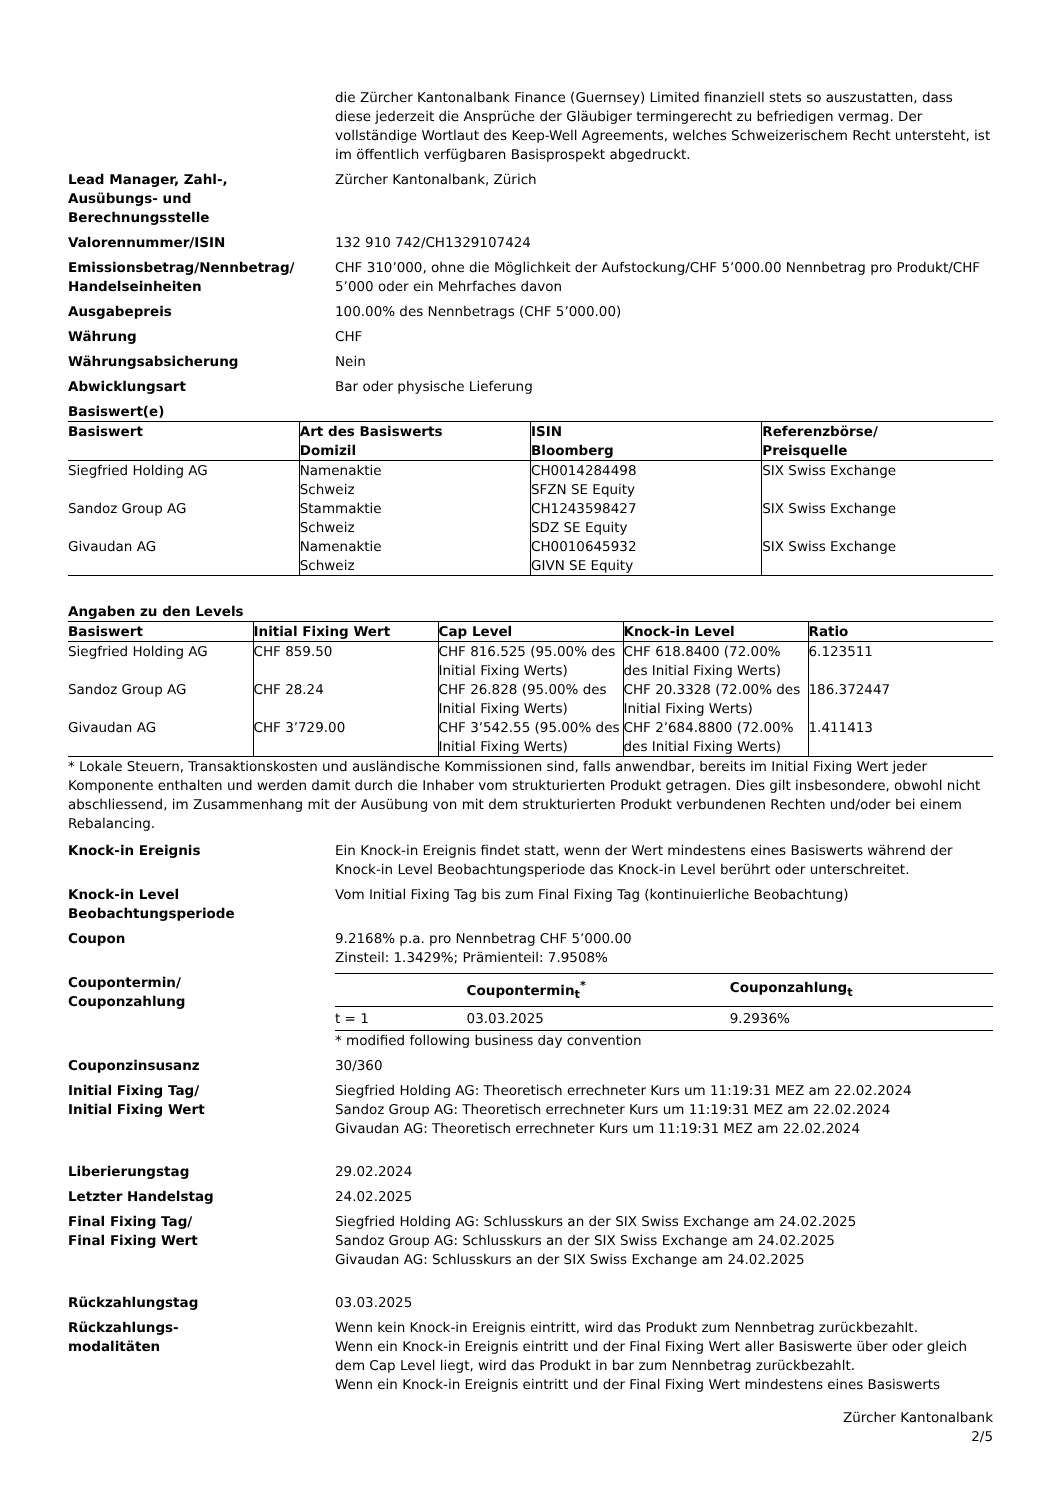die Zürcher Kantonalbank Finance (Guernsey) Limited finanziell stets so auszustatten, dass diese jederzeit die Ansprüche der Gläubiger termingerecht zu befriedigen vermag. Der vollständige Wortlaut des Keep-Well Agreements, welches Schweizerischem Recht untersteht, ist im öffentlich verfügbaren Basisprospekt abgedruckt.
Lead Manager, Zahl-,
Ausübungs- und
Berechnungsstelle
Zürcher Kantonalbank, Zürich
Valorennummer/ISIN 132 910 742/CH1329107424
Emissionsbetrag/Nennbetrag/
Handelseinheiten
CHF 310’000, ohne die Möglichkeit der Aufstockung/CHF 5’000.00 Nennbetrag pro Produkt/CHF 5’000 oder ein Mehrfaches davon
Ausgabepreis 100.00% des Nennbetrags (CHF 5’000.00)
Währung CHF
Währungsabsicherung Nein
Abwicklungsart Bar oder physische Lieferung
Basiswert(e)
| Basiswert | Art des Basiswerts Domizil | ISIN Bloomberg | Referenzbörse/ Preisquelle |
| --- | --- | --- | --- |
| Siegfried Holding AG | Namenaktie Schweiz | CH0014284498 SFZN SE Equity | SIX Swiss Exchange |
| Sandoz Group AG | Stammaktie Schweiz | CH1243598427 SDZ SE Equity | SIX Swiss Exchange |
| Givaudan AG | Namenaktie Schweiz | CH0010645932 GIVN SE Equity | SIX Swiss Exchange |
Angaben zu den Levels
| Basiswert | Initial Fixing Wert | Cap Level | Knock-in Level | Ratio |
| --- | --- | --- | --- | --- |
| Siegfried Holding AG | CHF 859.50 | CHF 816.525 (95.00% des Initial Fixing Werts) | CHF 618.8400 (72.00% des Initial Fixing Werts) | 6.123511 |
| Sandoz Group AG | CHF 28.24 | CHF 26.828 (95.00% des Initial Fixing Werts) | CHF 20.3328 (72.00% des Initial Fixing Werts) | 186.372447 |
| Givaudan AG | CHF 3’729.00 | CHF 3’542.55 (95.00% des Initial Fixing Werts) | CHF 2’684.8800 (72.00% des Initial Fixing Werts) | 1.411413 |
* Lokale Steuern, Transaktionskosten und ausländische Kommissionen sind, falls anwendbar, bereits im Initial Fixing Wert jeder Komponente enthalten und werden damit durch die Inhaber vom strukturierten Produkt getragen. Dies gilt insbesondere, obwohl nicht abschliessend, im Zusammenhang mit der Ausübung von mit dem strukturierten Produkt verbundenen Rechten und/oder bei einem Rebalancing.
Knock-in Ereignis Ein Knock-in Ereignis findet statt, wenn der Wert mindestens eines Basiswerts während der Knock-in Level Beobachtungsperiode das Knock-in Level berührt oder unterschreitet.
Knock-in Level
Beobachtungsperiode
Vom Initial Fixing Tag bis zum Final Fixing Tag (kontinuierliche Beobachtung)
Coupon 9.2168% p.a. pro Nennbetrag CHF 5’000.00
Zinsteil: 1.3429%; Prämienteil: 7.9508%
Coupontermin/
Couponzahlung
| | Coupontermin<sub>t</sub><sup>*</sup> | Couponzahlung<sub>t</sub> |
| --- | --- | --- |
| t = 1 | 03.03.2025 | 9.2936% |
* modified following business day convention
Couponzinsusanz 30/360
Initial Fixing Tag/
Initial Fixing Wert
Siegfried Holding AG: Theoretisch errechneter Kurs um 11:19:31 MEZ am 22.02.2024
Sandoz Group AG: Theoretisch errechneter Kurs um 11:19:31 MEZ am 22.02.2024
Givaudan AG: Theoretisch errechneter Kurs um 11:19:31 MEZ am 22.02.2024
Liberierungstag 29.02.2024
Letzter Handelstag 24.02.2025
Final Fixing Tag/
Final Fixing Wert
Siegfried Holding AG: Schlusskurs an der SIX Swiss Exchange am 24.02.2025
Sandoz Group AG: Schlusskurs an der SIX Swiss Exchange am 24.02.2025
Givaudan AG: Schlusskurs an der SIX Swiss Exchange am 24.02.2025
Rückzahlungstag 03.03.2025
Rückzahlungs-
modalitäten
Wenn kein Knock-in Ereignis eintritt, wird das Produkt zum Nennbetrag zurückbezahlt.
Wenn ein Knock-in Ereignis eintritt und der Final Fixing Wert aller Basiswerte über oder gleich dem Cap Level liegt, wird das Produkt in bar zum Nennbetrag zurückbezahlt.
Wenn ein Knock-in Ereignis eintritt und der Final Fixing Wert mindestens eines Basiswerts
Zürcher Kantonalbank
2/5